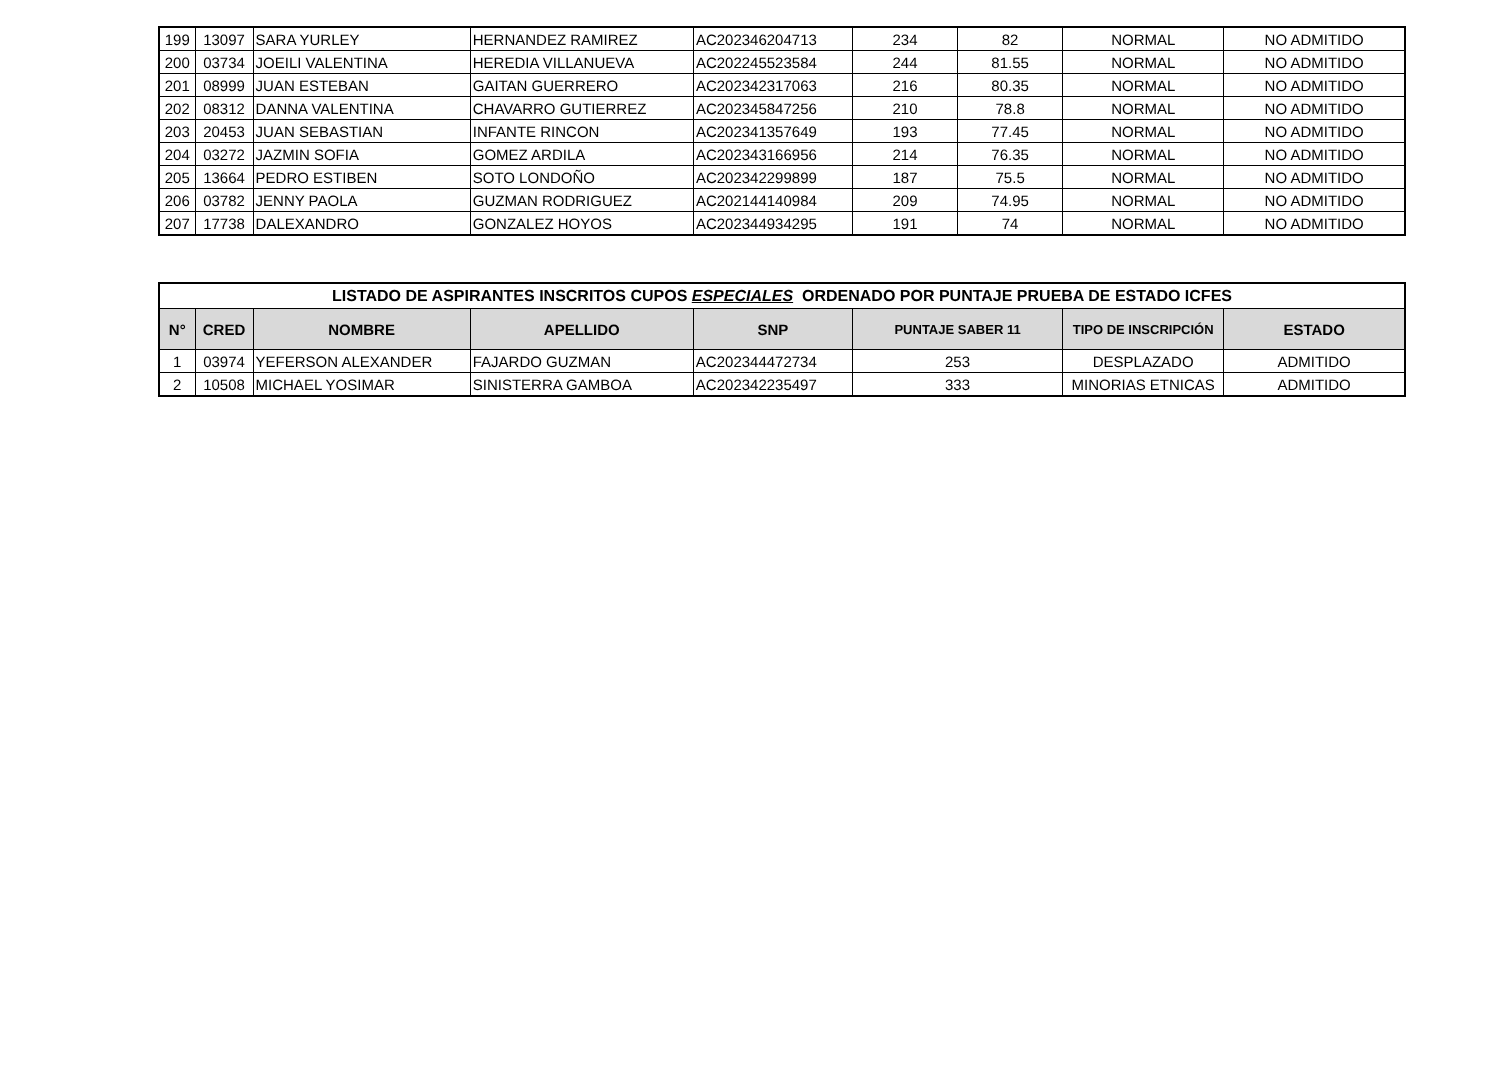| 199 | 13097 | SARA YURLEY | HERNANDEZ RAMIREZ | AC202346204713 | 234 | 82 | NORMAL | NO ADMITIDO |
| 200 | 03734 | JOEILI VALENTINA | HEREDIA VILLANUEVA | AC202245523584 | 244 | 81.55 | NORMAL | NO ADMITIDO |
| 201 | 08999 | JUAN ESTEBAN | GAITAN GUERRERO | AC202342317063 | 216 | 80.35 | NORMAL | NO ADMITIDO |
| 202 | 08312 | DANNA VALENTINA | CHAVARRO GUTIERREZ | AC202345847256 | 210 | 78.8 | NORMAL | NO ADMITIDO |
| 203 | 20453 | JUAN SEBASTIAN | INFANTE RINCON | AC202341357649 | 193 | 77.45 | NORMAL | NO ADMITIDO |
| 204 | 03272 | JAZMIN SOFIA | GOMEZ ARDILA | AC202343166956 | 214 | 76.35 | NORMAL | NO ADMITIDO |
| 205 | 13664 | PEDRO ESTIBEN | SOTO LONDOÑO | AC202342299899 | 187 | 75.5 | NORMAL | NO ADMITIDO |
| 206 | 03782 | JENNY PAOLA | GUZMAN RODRIGUEZ | AC202144140984 | 209 | 74.95 | NORMAL | NO ADMITIDO |
| 207 | 17738 | DALEXANDRO | GONZALEZ HOYOS | AC202344934295 | 191 | 74 | NORMAL | NO ADMITIDO |
| LISTADO DE ASPIRANTES INSCRITOS CUPOS ESPECIALES ORDENADO POR PUNTAJE PRUEBA DE ESTADO ICFES | | | | | | | |
| --- | --- | --- | --- | --- | --- | --- | --- |
| N° | CRED | NOMBRE | APELLIDO | SNP | PUNTAJE SABER 11 | TIPO DE INSCRIPCIÓN | ESTADO |
| 1 | 03974 | YEFERSON ALEXANDER | FAJARDO GUZMAN | AC202344472734 | 253 | DESPLAZADO | ADMITIDO |
| 2 | 10508 | MICHAEL YOSIMAR | SINISTERRA GAMBOA | AC202342235497 | 333 | MINORIAS ETNICAS | ADMITIDO |